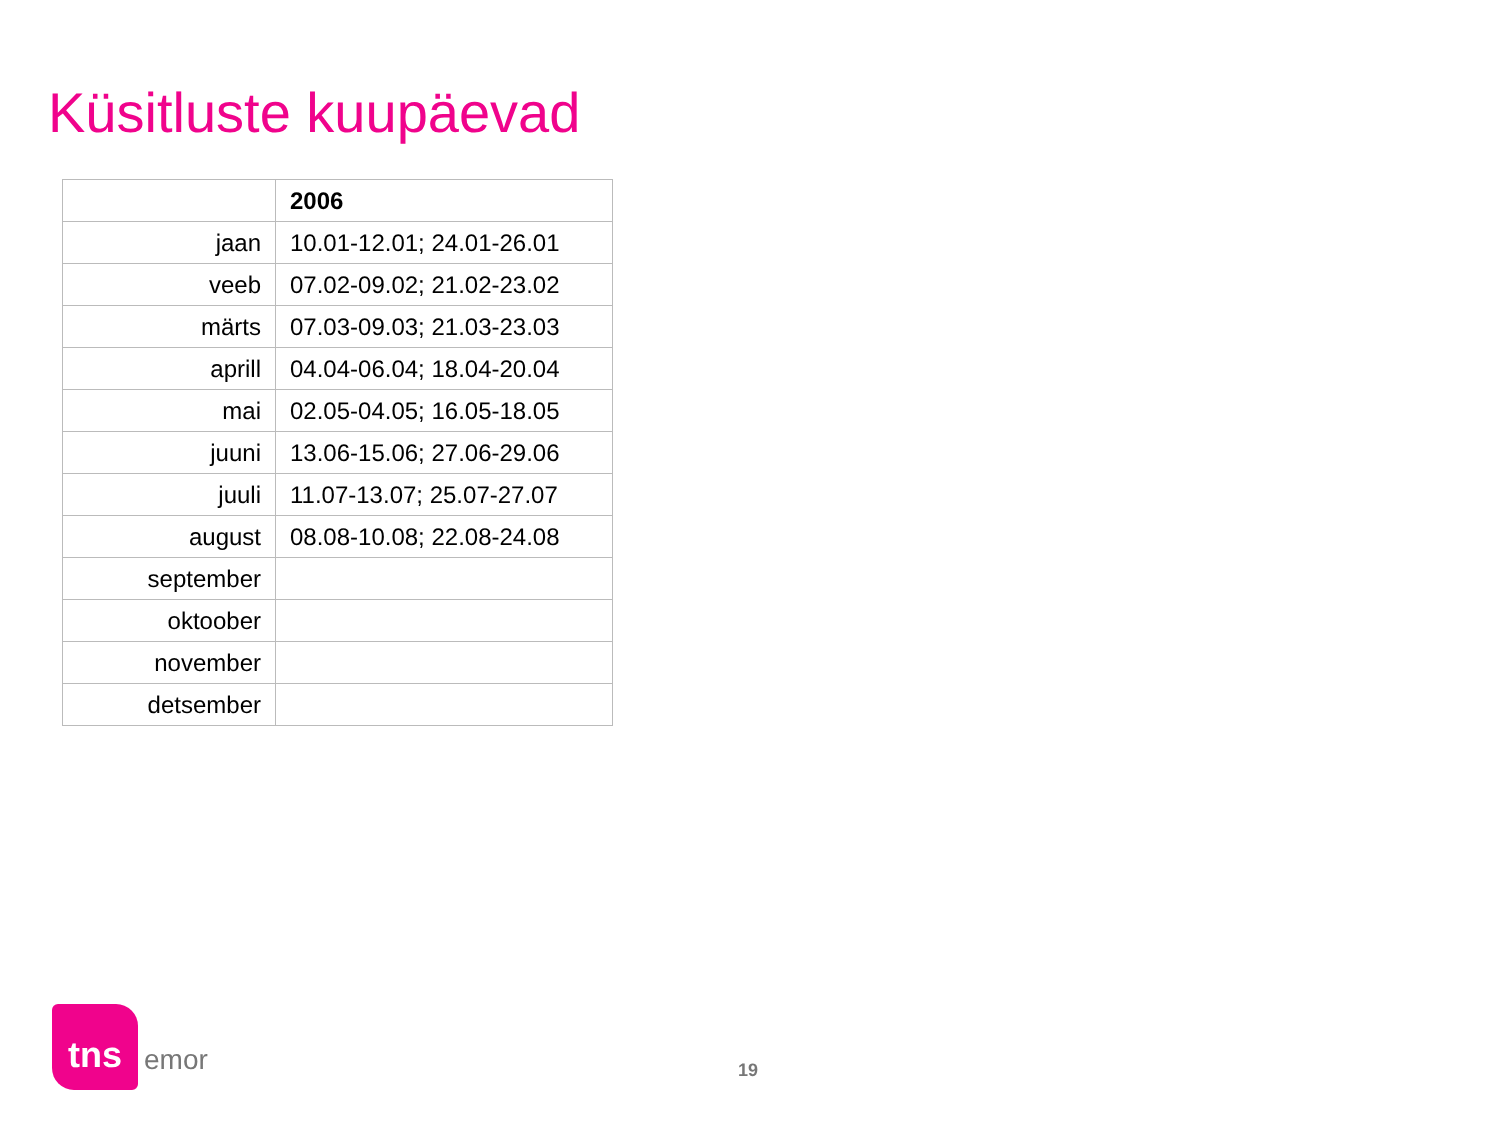Küsitluste kuupäevad
| | 2006 |
| --- | --- |
| jaan | 10.01-12.01; 24.01-26.01 |
| veeb | 07.02-09.02; 21.02-23.02 |
| märts | 07.03-09.03; 21.03-23.03 |
| aprill | 04.04-06.04; 18.04-20.04 |
| mai | 02.05-04.05; 16.05-18.05 |
| juuni | 13.06-15.06; 27.06-29.06 |
| juuli | 11.07-13.07; 25.07-27.07 |
| august | 08.08-10.08; 22.08-24.08 |
| september | |
| oktoober | |
| november | |
| detsember | |
tns
emor
19